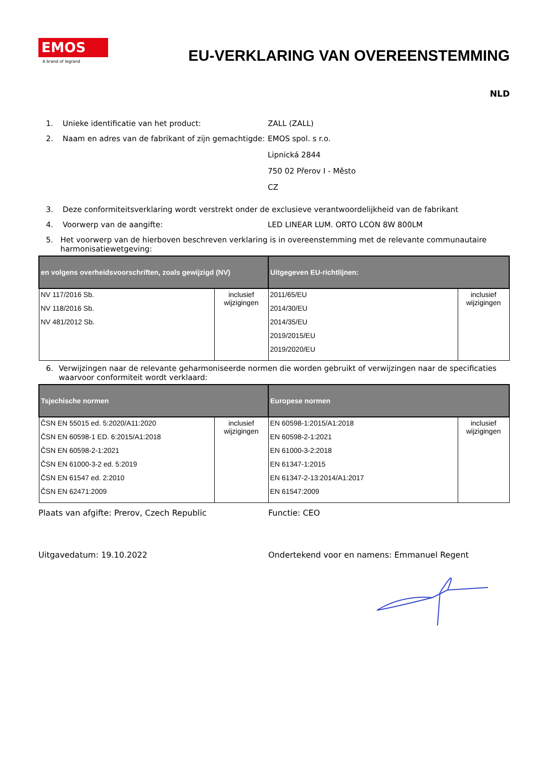EMOS
A brand of legrand
EU-VERKLARING VAN OVEREENSTEMMING
NLD
1. Unieke identificatie van het product: ZALL (ZALL)
2. Naam en adres van de fabrikant of zijn gemachtigde:
EMOS spol. s r.o.
Lipnická 2844
750 02 Přerov I - Město
CZ
3. Deze conformiteitsverklaring wordt verstrekt onder de exclusieve verantwoordelijkheid van de fabrikant
4. Voorwerp van de aangifte: LED LINEAR LUM. ORTO LCON 8W 800LM
5. Het voorwerp van de hierboven beschreven verklaring is in overeenstemming met de relevante communautaire harmonisatiewetgeving:
| en volgens overheidsvoorschriften, zoals gewijzigd (NV) | | Uitgegeven EU-richtlijnen: | |
| --- | --- | --- | --- |
| NV 117/2016 Sb. NV 118/2016 Sb. NV 481/2012 Sb. | inclusief wijzigingen | 2011/65/EU 2014/30/EU 2014/35/EU 2019/2015/EU 2019/2020/EU | inclusief wijzigingen |
6. Verwijzingen naar de relevante geharmoniseerde normen die worden gebruikt of verwijzingen naar de specificaties waarvoor conformiteit wordt verklaard:
| Tsjechische normen | | Europese normen | |
| --- | --- | --- | --- |
| ČSN EN 55015 ed. 5:2020/A11:2020 ČSN EN 60598-1 ED. 6:2015/A1:2018 ČSN EN 60598-2-1:2021 ČSN EN 61000-3-2 ed. 5:2019 ČSN EN 61547 ed. 2:2010 ČSN EN 62471:2009 | inclusief wijzigingen | EN 60598-1:2015/A1:2018 EN 60598-2-1:2021 EN 61000-3-2:2018 EN 61347-1:2015 EN 61347-2-13:2014/A1:2017 EN 61547:2009 | inclusief wijzigingen |
Plaats van afgifte: Prerov, Czech Republic Functie: CEO
Uitgavedatum: 19.10.2022 Ondertekend voor en namens: Emmanuel Regent